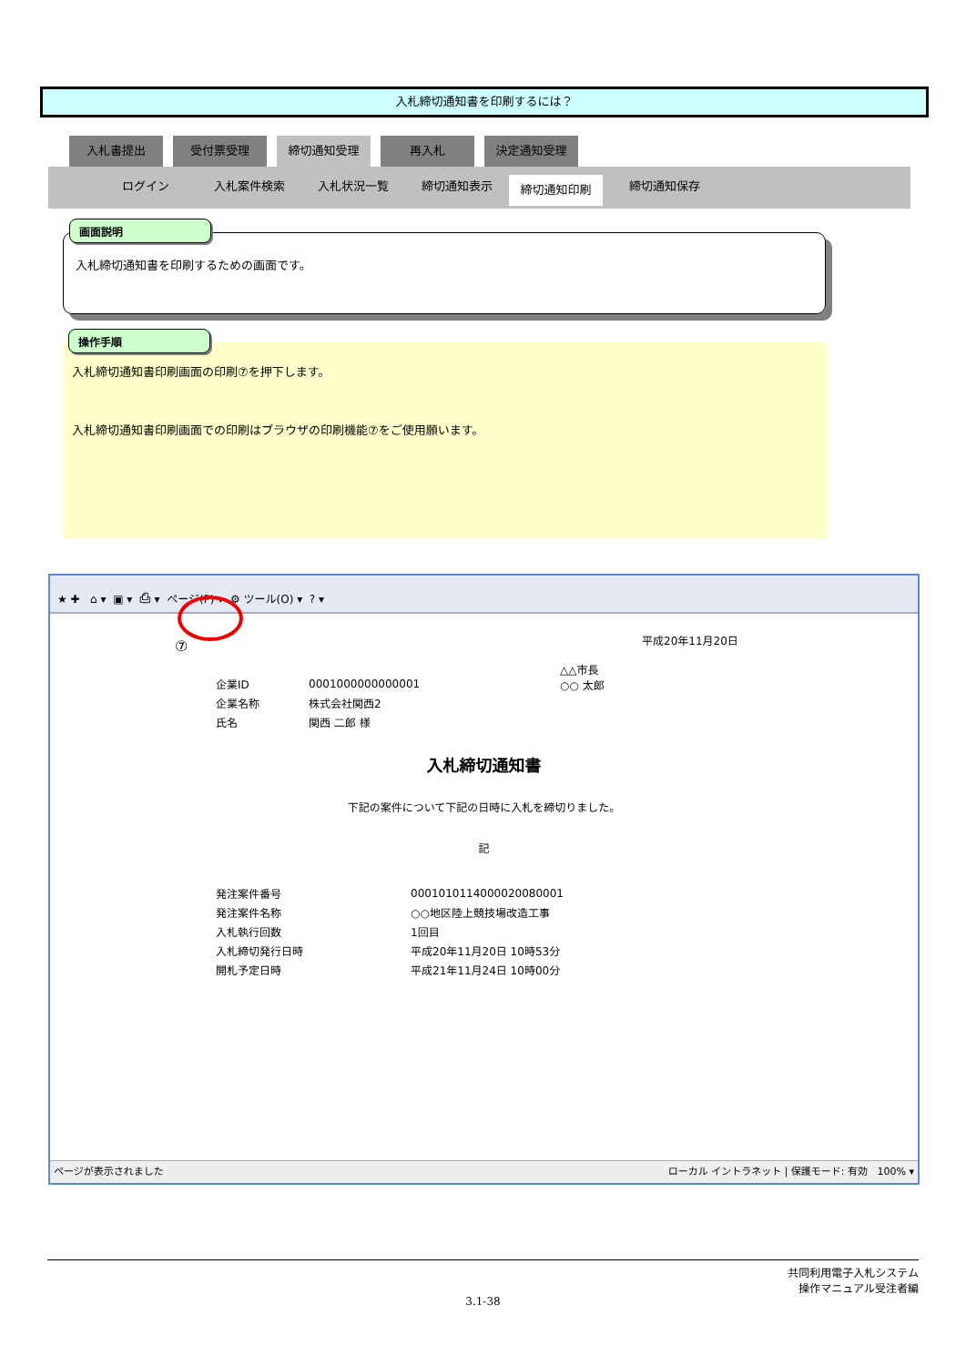入札締切通知書を印刷するには？
入札書提出 受付票受理 締切通知受理 再入札 決定通知受理
ログイン 入札案件検索 入札状況一覧 締切通知表示
締切通知印刷
締切通知保存
入札締切通知書を印刷するための画面です。
画面説明
入札締切通知書印刷画面の印刷⑦を押下します。
入札締切通知書印刷画面での印刷はブラウザの印刷機能⑦をご使用願います。
操作手順
★ ✚ ⌂ ▾ ▣ ▾ ⎙ ▾ ページ(P) ▾ ⚙ ツール(O) ▾ ? ▾
⑦ 平成20年11月20日
△△市長
○○ 太郎
| 企業ID | 0001000000000001 |
| 企業名称 | 株式会社関西2 |
| 氏名 | 関西 二郎 様 |
入札締切通知書
下記の案件について下記の日時に入札を締切りました。
記
| 発注案件番号 | 0001010114000020080001 |
| 発注案件名称 | ○○地区陸上競技場改造工事 |
| 入札執行回数 | 1回目 |
| 入札締切発行日時 | 平成20年11月20日 10時53分 |
| 開札予定日時 | 平成21年11月24日 10時00分 |
ページが表示されました ローカル イントラネット | 保護モード: 有効 100% ▾
共同利用電子入札システム
操作マニュアル受注者編
3.1-38